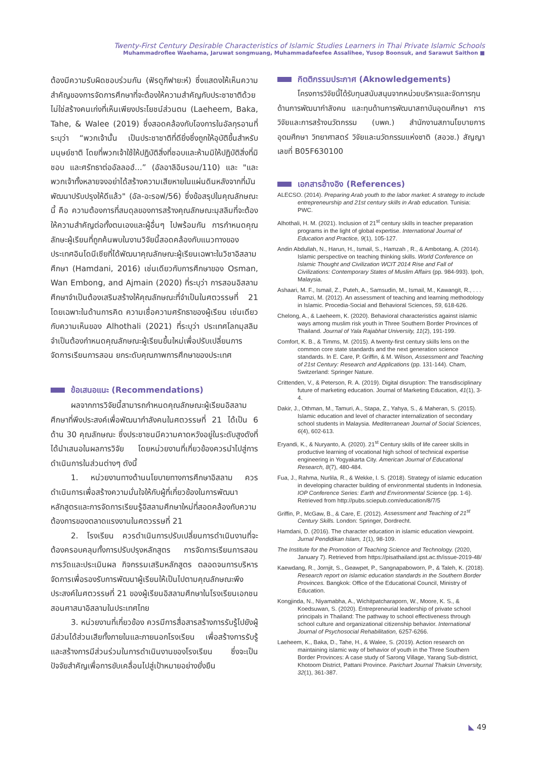Twenty-First Century Desirable Characteristics of Islamic Studies Learners in Thai Private Islamic Schools
Muhammadroflee Waehama, Jaruwat songmuang, Muhammadafeefee Assalihee, Yusop Boonsuk, and Sarawut Saithon ■
ต้องมีความรับผิดชอบร่วมกัน (ฟัรดูกีฟายะห์) ซึ่งแสดงให้เห็นความสำคัญของการจัดการศึกษาที่จะต้องให้ความสำคัญกับประชาชาติด้วย ไม่ใช่สร้างคนเก่งที่เห็นเพียงประโยชน์ส่วนตน (Laeheem, Baka, Tahe, & Walee (2019) ซึ่งสอดคล้องกับโองการในอัลกุรอานที่ระบุว่า “พวกเจ้านั้น เป็นประชาชาติที่ดียิ่งซึ่งถูกให้อุบัติขึ้นสำหรับมนุษย์ชาติ โดยที่พวกเจ้าใช้ให้ปฏิบัติสิ่งที่ชอบและห้ามมิให้ปฏิบัติสิ่งที่มิชอบ และศรัทธาต่ออัลลอฮ์...” (อัลอาลิอิมรอน/110) และ "และพวกเจ้าทั้งหลายจงอย่าได้สร้างความเสียหายในแผ่นดินหลังจากที่มันพัฒนาปรับปรุงให้ดีแล้ว" (อัล-อะรอฟ/56) ซึ่งข้อสรุปในคุณลักษณะนี้ คือ ความต้องการที่สมดุลของการสร้างคุณลักษณะมุสลิมที่จะต้องให้ความสำคัญต่อทั้งตนเองและผู้อื่นๆ ไปพร้อมกัน การกำหนดคุณลักษะผู้เรียนที่ถูกค้นพบในงานวิจัยนี้สอดคล้องกับแนวทางของประเทศอินโดนีเซียที่ได้พัฒนาคุณลักษณะผู้เรียนเฉพาะในวิชาอิสลามศึกษา (Hamdani, 2016) เช่นเดียวกับการศึกษาของ Osman, Wan Embong, and Ajmain (2020) ที่ระบุว่า การสอนอิสลามศึกษาจำเป็นต้องเสริมสร้างให้คุณลักษณะที่จำเป็นในศตวรรษที่ 21 โดยเฉพาะในด้านการคิด ความเชื่อความศรัทธาของผู้เรียน เช่นเดียวกับความเห็นของ Alhothali (2021) ที่ระบุว่า ประเทศโลกมุสลิมจำเป็นต้องกำหนดคุณลักษณะผู้เรียนขึ้นใหม่เพื่อปรับเปลี่ยนการจัดการเรียนการสอน ยกระดับคุณภาพการศึกษาของประเทศ
ข้อเสนอแนะ (Recommendations)
ผลจากการวิจัยนี้สามารถกำหนดคุณลักษณะผู้เรียนอิสลามศึกษาที่พึงประสงค์เพื่อพัฒนากำลังคนในศตวรรษที่ 21 ได้เป็น 6 ด้าน 30 คุณลักษณะ ซึ่งประชาชนมีความคาดหวังอยู่ในระดับสูงดังที่ได้นำเสนอในผลการวิจัย โดยหน่วยงานที่เกี่ยวข้องควรนำไปสู่การดำเนินการในส่วนต่างๆ ดังนี้
1. หน่วยงานทางด้านนโยบายทางการศึกษาอิสลาม ควรดำเนินการเพื่อสร้างความมั่นใจให้กับผู้ที่เกี่ยวข้องในการพัฒนาหลักสูตรและการจัดการเรียนรู้อิสลามศึกษาใหม่ที่สอดคล้องกับความต้องการของตลาดแรงงานในศตวรรษที่ 21
2. โรงเรียน ควรดำเนินการปรับเปลี่ยนการดำเนินงานที่จะต้องครอบคลุมทั้งการปรับปรุงหลักสูตร การจัดการเรียนการสอน การวัดและประเมินผล กิจกรรมเสริมหลักสูตร ตลอดจนการบริหารจัดการเพื่อรองรับการพัฒนาผู้เรียนให้เป็นไปตามคุณลักษณะพึงประสงค์ในศตวรรษที่ 21 ของผู้เรียนอิสลามศึกษาในโรงเรียนเอกชนสอนศาสนาอิสลามในประเทศไทย
3. หน่วยงานที่เกี่ยวข้อง ควรมีการสื่อสารสร้างการรับรู้ไปยังผู้มีส่วนได้ส่วนเสียทั้งภายในและภายนอกโรงเรียน เพื่อสร้างการรับรู้และสร้างการมีส่วนร่วมในการดำเนินงานของโรงเรียน ซึ่งจะเป็นปัจจัยสำคัญเพื่อการขับเคลื่อนไปสู่เป้าหมายอย่างยั่งยืน
กิตติกรรมประกาศ (Aknowledgements)
โครงการวิจัยนี้ได้รับทุนสนับสนุนจากหน่วยบริหารและจัดการทุนด้านการพัฒนากำลังคน และทุนด้านการพัฒนาสถาบันอุดมศึกษา การวิจัยและการสร้างนวัตกรรม (บพค.) สำนักงานสภานโยบายการอุดมศึกษา วิทยาศาสตร์ วิจัยและนวัตกรรมแห่งชาติ (สอวช.) สัญญาเลขที่ B05F630100
เอกสารอ้างอิง (References)
ALECSO. (2014). Preparing Arab youth to the labor market: A strategy to include entrepreneurship and 21st century skills in Arab education. Tunisia: PWC.
Alhothali, H. M. (2021). Inclusion of 21<sup>st</sup> century skills in teacher preparation programs in the light of global expertise. International Journal of Education and Practice, 9(1), 105-127.
Andin Abdullah, N., Harun, H., Ismail, S., Hamzah , R., & Ambotang, A. (2014). Islamic perspective on teaching thinking skills. World Conference on Islamic Thought and Civilization WCIT 2014 Rise and Fall of Civilizations: Contemporary States of Muslim Affairs (pp. 984-993). Ipoh, Malaysia.
Ashaari, M. F., Ismail, Z., Puteh, A., Samsudin, M., Ismail, M., Kawangit, R., . . . Ramzi, M. (2012). An assessment of teaching and learning methodology in Islamic. Procedia-Social and Behavioral Sciences, 59, 618-626.
Chelong, A., & Laeheem, K. (2020). Behavioral characteristics against islamic ways among muslim risk youth in Three Southern Border Provinces of Thailand. Journal of Yala Rajabhat University, 11(2), 191-199.
Comfort, K. B., & Timms, M. (2015). A twenty-first century skills lens on the common core state standards and the next generation science standards. In E. Care, P. Griffin, & M. Wilson, Assessment and Teaching of 21st Century: Research and Applications (pp. 131-144). Cham, Switzerland: Springer Nature.
Crittenden, V., & Peterson, R. A. (2019). Digital disruption: The transdisciplinary future of marketing education. Journal of Marketing Education, 41(1), 3-4.
Dakir, J., Othman, M., Tamuri, A., Stapa, Z., Yahya, S., & Maheran, S. (2015). Islamic education and level of character internalization of secondary school students in Malaysia. Mediterranean Journal of Social Sciences, 6(4), 602-613.
Eryandi, K., & Nuryanto, A. (2020). 21<sup>st</sup> Century skills of life career skills in productive learning of vocational high school of technical expertise engineering in Yogyakarta City. American Journal of Educational Research, 8(7), 480-484.
Fua, J., Rahma, Nurlila, R., & Wekke, I. S. (2018). Strategy of islamic education in developing character building of environmental students in Indonesia. IOP Conference Series: Earth and Environmental Science (pp. 1-6). Retrieved from http://pubs.sciepub.com/education/8/7/5
Griffin, P., McGaw, B., & Care, E. (2012). Assessment and Teaching of 21<sup>st</sup> Century Skills. London: Springer, Dordrecht.
Hamdani, D. (2016). The character education in islamic education viewpoint. Jurnal Pendidikan Islam, 1(1), 98-109.
The Institute for the Promotion of Teaching Science and Technology. (2020, January 7). Retrieved from https://pisathailand.ipst.ac.th/issue-2019-48/
Kaewdang, R., Jornjit, S., Geawpet, P., Sangnapaboworn, P., & Taleh, K. (2018). Research report on islamic education standards in the Southern Border Provinces. Bangkok: Office of the Educational Council, Ministry of Education.
Kongjinda, N., Niyamabha, A., Wichitpatcharaporn, W., Moore, K. S., & Koedsuwan, S. (2020). Entrepreneurial leadership of private school principals in Thailand: The pathway to school effectiveness through school culture and organizational citizenship behavior. International Journal of Psychosocial Rehabilitation, 6257-6266.
Laeheem, K., Baka, D., Tahe, H., & Walee, S. (2019). Action research on maintaining islamic way of behavior of youth in the Three Southern Border Provinces: A case study of Sarong Village, Yarang Sub-district, Khotoom District, Pattani Province. Parichart Journal Thaksin Unversity, 32(1), 361-387.
◣ 49